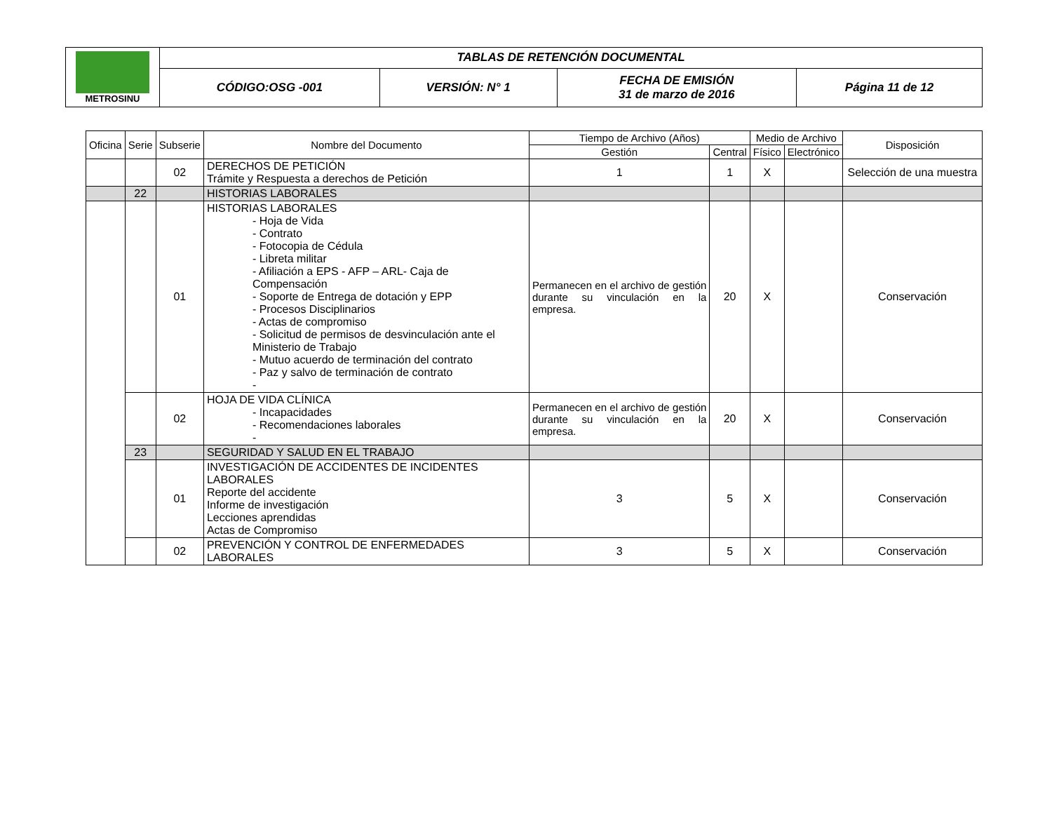| METROSINU | TABLAS DE RETENCIÓN DOCUMENTAL | | | |
| | CÓDIGO:OSG -001 | VERSIÓN: N° 1 | FECHA DE EMISIÓN 31 de marzo de 2016 | Página 11 de 12 |
| Oficina | Serie | Subserie | Nombre del Documento | Tiempo de Archivo (Años) | | Medio de Archivo | | Disposición |
| --- | --- | --- | --- | --- | --- | --- | --- | --- |
| | | | | Gestión | Central | Físico | Electrónico | |
| | | 02 | DERECHOS DE PETICIÓN Trámite y Respuesta a derechos de Petición | 1 | 1 | X | | Selección de una muestra |
| | 22 | | HISTORIAS LABORALES | | | | | |
| | | 01 | HISTORIAS LABORALES - Hoja de Vida - Contrato - Fotocopia de Cédula - Libreta militar - Afiliación a EPS - AFP – ARL- Caja de Compensación - Soporte de Entrega de dotación y EPP - Procesos Disciplinarios - Actas de compromiso - Solicitud de permisos de desvinculación ante el Ministerio de Trabajo - Mutuo acuerdo de terminación del contrato - Paz y salvo de terminación de contrato - | Permanecen en el archivo de gestión durante su vinculación en la empresa. | 20 | X | | Conservación |
| | | 02 | HOJA DE VIDA CLÍNICA - Incapacidades - Recomendaciones laborales - | Permanecen en el archivo de gestión durante su vinculación en la empresa. | 20 | X | | Conservación |
| | 23 | | SEGURIDAD Y SALUD EN EL TRABAJO | | | | | |
| | | 01 | INVESTIGACIÓN DE ACCIDENTES DE INCIDENTES LABORALES Reporte del accidente Informe de investigación Lecciones aprendidas Actas de Compromiso | 3 | 5 | X | | Conservación |
| | | 02 | PREVENCIÓN Y CONTROL DE ENFERMEDADES LABORALES | 3 | 5 | X | | Conservación |